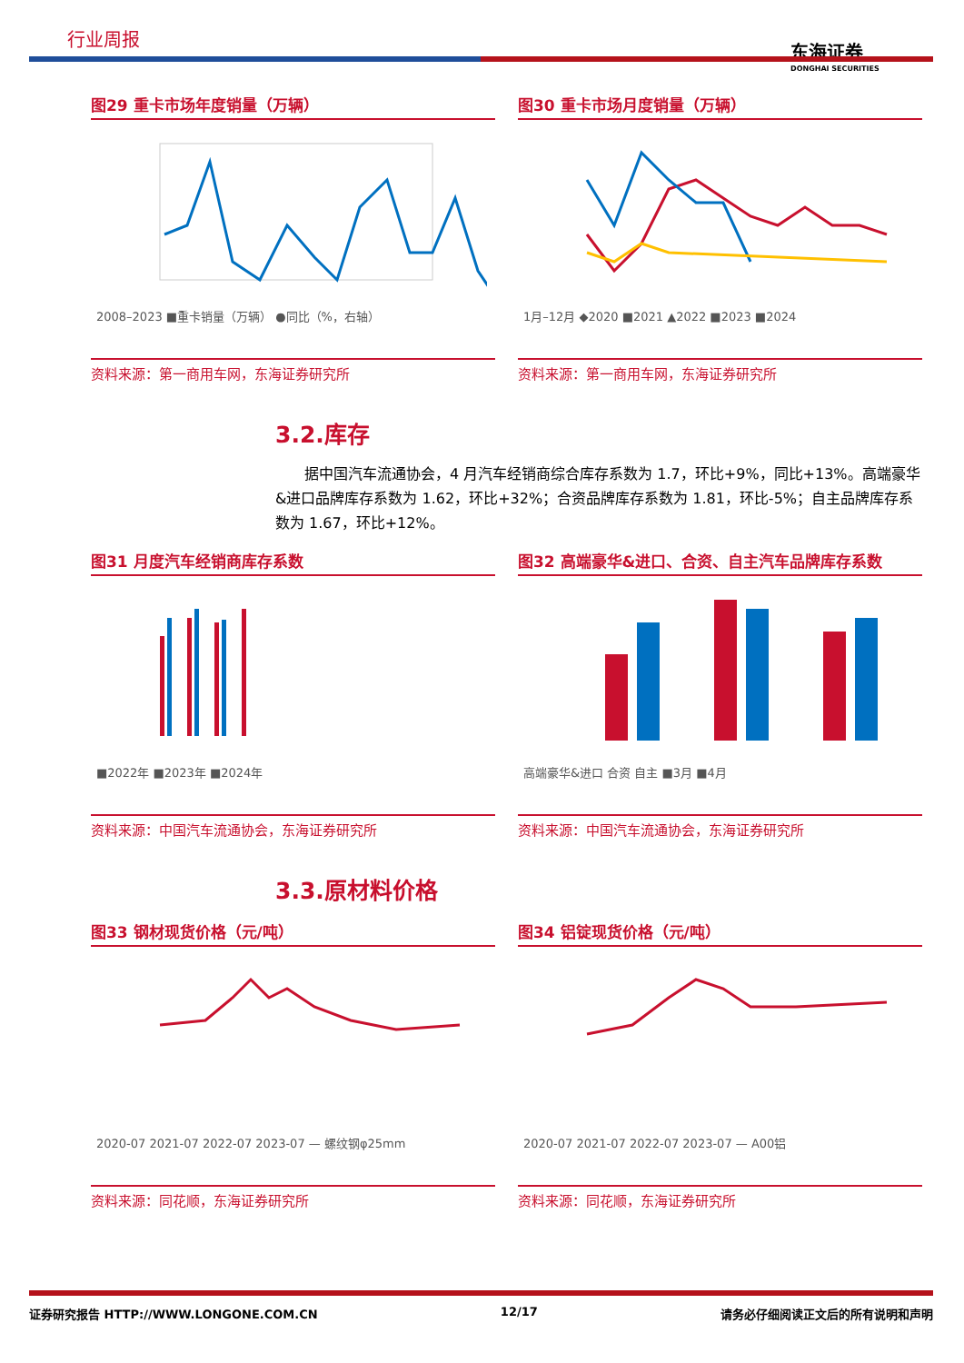行业周报
东海证券
DONGHAI SECURITIES
图29 重卡市场年度销量（万辆）
2008–2023 ■重卡销量（万辆） ●同比（%，右轴）
资料来源：第一商用车网，东海证券研究所
图30 重卡市场月度销量（万辆）
1月–12月 ◆2020 ■2021 ▲2022 ■2023 ■2024
资料来源：第一商用车网，东海证券研究所
3.2.库存
据中国汽车流通协会，4 月汽车经销商综合库存系数为 1.7，环比+9%，同比+13%。高端豪华&进口品牌库存系数为 1.62，环比+32%；合资品牌库存系数为 1.81，环比-5%；自主品牌库存系数为 1.67，环比+12%。
图31 月度汽车经销商库存系数
■2022年 ■2023年 ■2024年
资料来源：中国汽车流通协会，东海证券研究所
图32 高端豪华&进口、合资、自主汽车品牌库存系数
高端豪华&进口 合资 自主 ■3月 ■4月
资料来源：中国汽车流通协会，东海证券研究所
3.3.原材料价格
图33 钢材现货价格（元/吨）
2020-07 2021-07 2022-07 2023-07 — 螺纹钢φ25mm
资料来源：同花顺，东海证券研究所
图34 铝锭现货价格（元/吨）
2020-07 2021-07 2022-07 2023-07 — A00铝
资料来源：同花顺，东海证券研究所
证券研究报告 HTTP://WWW.LONGONE.COM.CN 12/17 请务必仔细阅读正文后的所有说明和声明